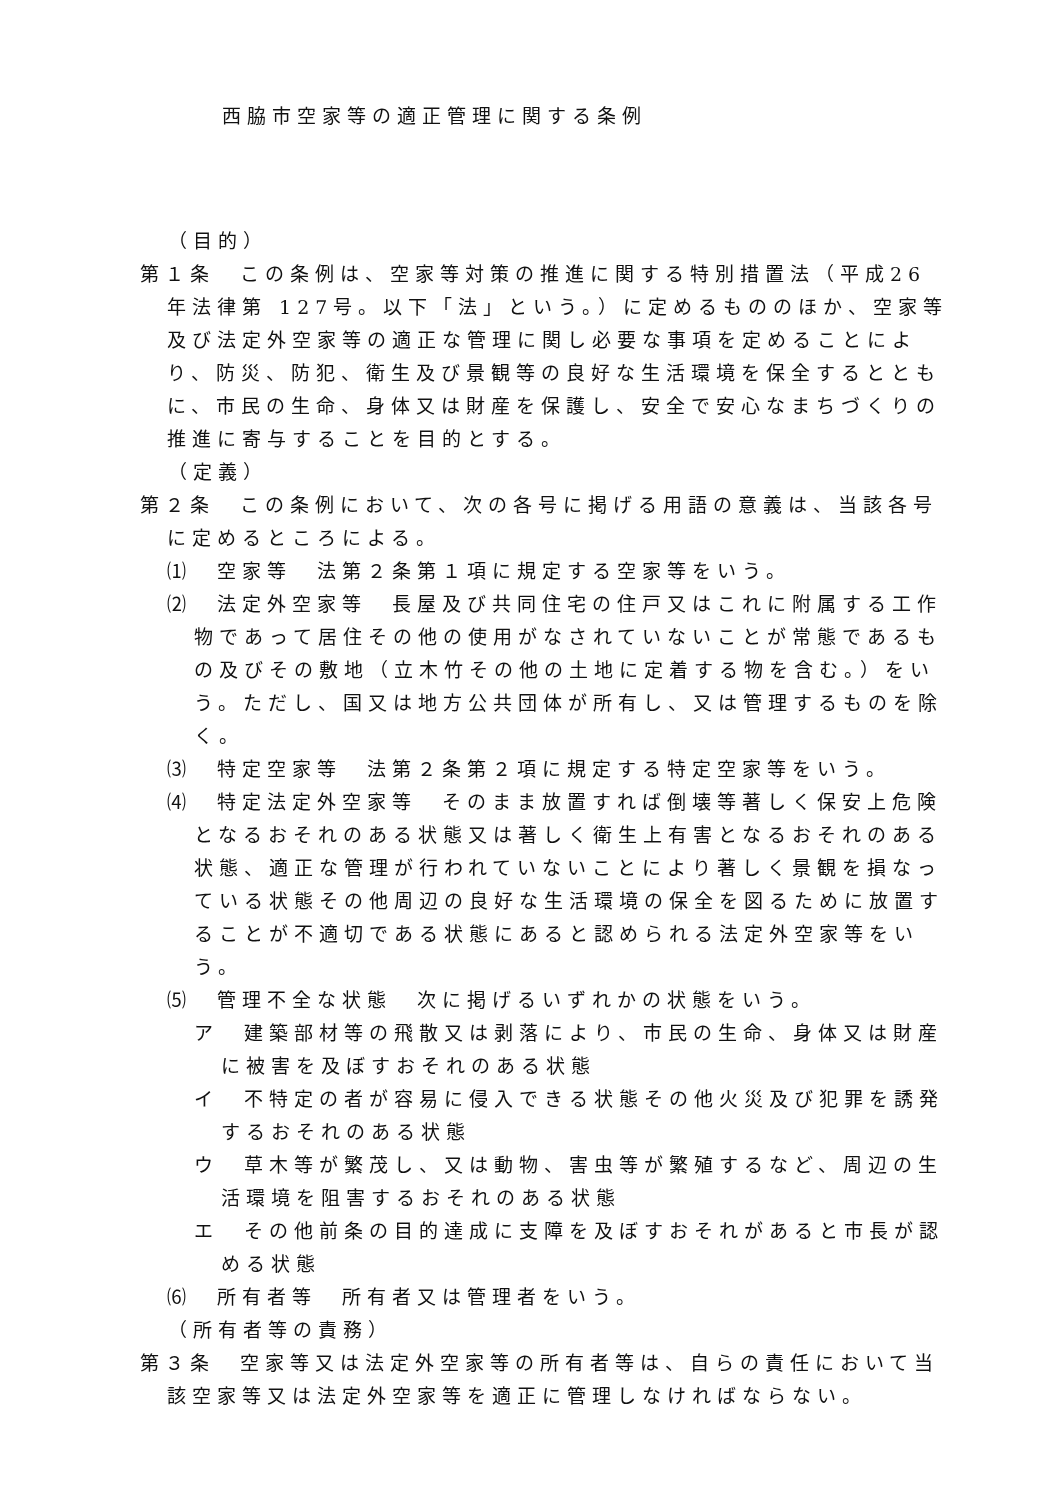西脇市空家等の適正管理に関する条例
（目的）
第１条　この条例は、空家等対策の推進に関する特別措置法（平成26年法律第 127号。以下「法」という。）に定めるもののほか、空家等及び法定外空家等の適正な管理に関し必要な事項を定めることにより、防災、防犯、衛生及び景観等の良好な生活環境を保全するとともに、市民の生命、身体又は財産を保護し、安全で安心なまちづくりの推進に寄与することを目的とする。
（定義）
第２条　この条例において、次の各号に掲げる用語の意義は、当該各号に定めるところによる。
⑴　空家等　法第２条第１項に規定する空家等をいう。
⑵　法定外空家等　長屋及び共同住宅の住戸又はこれに附属する工作物であって居住その他の使用がなされていないことが常態であるもの及びその敷地（立木竹その他の土地に定着する物を含む。）をいう。ただし、国又は地方公共団体が所有し、又は管理するものを除く。
⑶　特定空家等　法第２条第２項に規定する特定空家等をいう。
⑷　特定法定外空家等　そのまま放置すれば倒壊等著しく保安上危険となるおそれのある状態又は著しく衛生上有害となるおそれのある状態、適正な管理が行われていないことにより著しく景観を損なっている状態その他周辺の良好な生活環境の保全を図るために放置することが不適切である状態にあると認められる法定外空家等をいう。
⑸　管理不全な状態　次に掲げるいずれかの状態をいう。
ア　建築部材等の飛散又は剥落により、市民の生命、身体又は財産に被害を及ぼすおそれのある状態
イ　不特定の者が容易に侵入できる状態その他火災及び犯罪を誘発するおそれのある状態
ウ　草木等が繁茂し、又は動物、害虫等が繁殖するなど、周辺の生活環境を阻害するおそれのある状態
エ　その他前条の目的達成に支障を及ぼすおそれがあると市長が認める状態
⑹　所有者等　所有者又は管理者をいう。
（所有者等の責務）
第３条　空家等又は法定外空家等の所有者等は、自らの責任において当該空家等又は法定外空家等を適正に管理しなければならない。